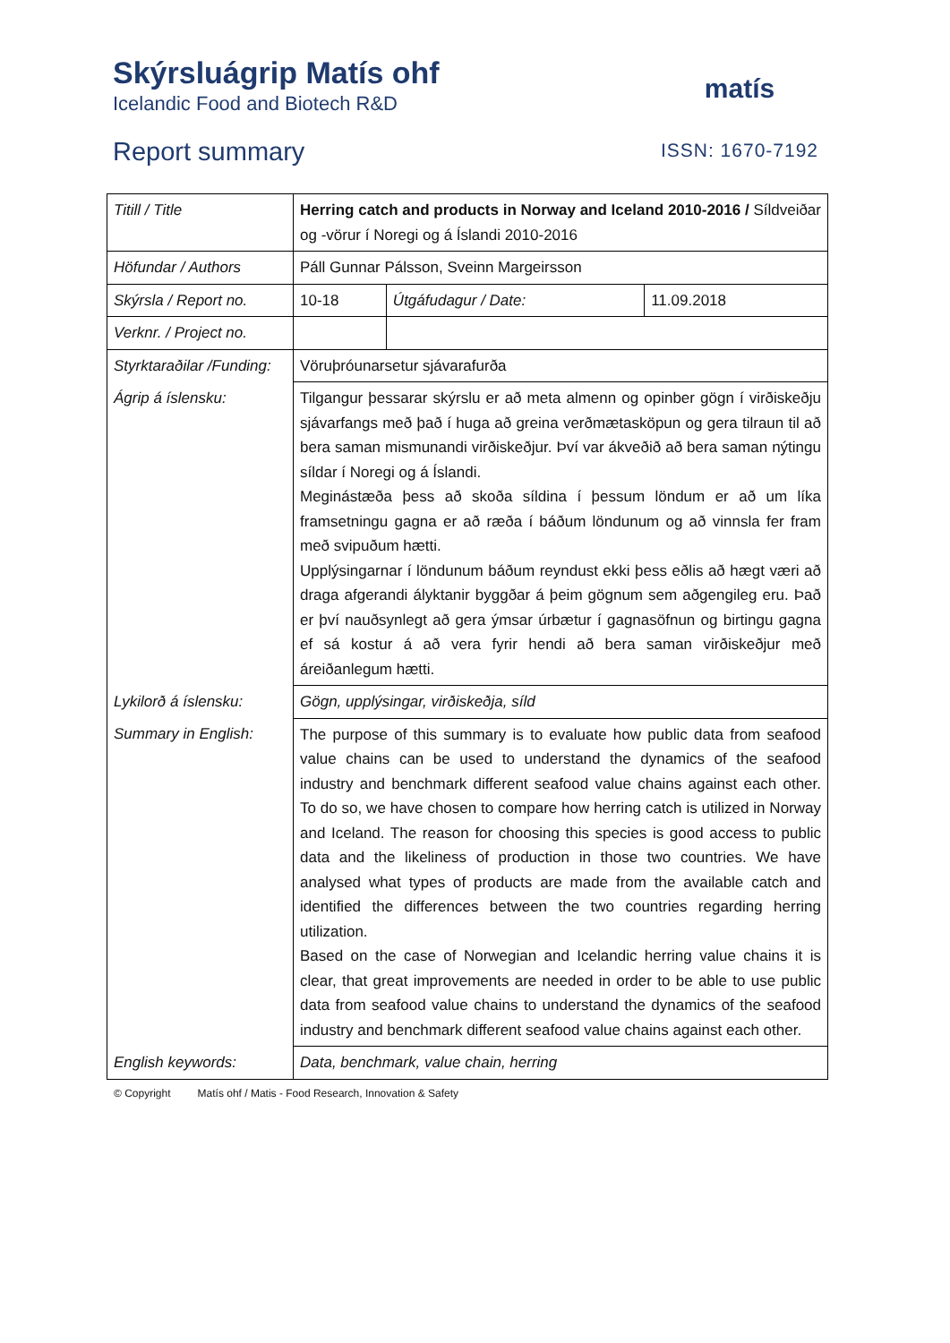Skýrsluágrip Matís ohf
Icelandic Food and Biotech R&D
Report summary
matís
ISSN: 1670-7192
| Titill / Title | Herring catch and products in Norway and Iceland 2010-2016 / Síldveiðar og -vörur í Noregi og á Íslandi 2010-2016 | | |
| Höfundar / Authors | Páll Gunnar Pálsson, Sveinn Margeirsson | | |
| Skýrsla / Report no. | 10-18 | Útgáfudagur / Date: | 11.09.2018 |
| Verknr. / Project no. | | | |
| Styrktaraðilar /Funding: | Vöruþróunarsetur sjávarafurða | | |
| Ágrip á íslensku: | Tilgangur þessarar skýrslu er að meta almenn og opinber gögn í virðiskeðju sjávarfangs með það í huga að greina verðmætasköpun og gera tilraun til að bera saman mismunandi virðiskeðjur. Því var ákveðið að bera saman nýtingu síldar í Noregi og á Íslandi. Meginástæða þess að skoða síldina í þessum löndum er að um líka framsetningu gagna er að ræða í báðum löndunum og að vinnsla fer fram með svipuðum hætti. Upplýsingarnar í löndunum báðum reyndust ekki þess eðlis að hægt væri að draga afgerandi ályktanir byggðar á þeim gögnum sem aðgengileg eru. Það er því nauðsynlegt að gera ýmsar úrbætur í gagnasöfnun og birtingu gagna ef sá kostur á að vera fyrir hendi að bera saman virðiskeðjur með áreiðanlegum hætti. | | |
| Lykilorð á íslensku: | Gögn, upplýsingar, virðiskeðja, síld | | |
| Summary in English: | The purpose of this summary is to evaluate how public data from seafood value chains can be used to understand the dynamics of the seafood industry and benchmark different seafood value chains against each other. To do so, we have chosen to compare how herring catch is utilized in Norway and Iceland. The reason for choosing this species is good access to public data and the likeliness of production in those two countries. We have analysed what types of products are made from the available catch and identified the differences between the two countries regarding herring utilization. Based on the case of Norwegian and Icelandic herring value chains it is clear, that great improvements are needed in order to be able to use public data from seafood value chains to understand the dynamics of the seafood industry and benchmark different seafood value chains against each other. | | |
| English keywords: | Data, benchmark, value chain, herring | | |
© Copyright Matís ohf / Matis - Food Research, Innovation & Safety